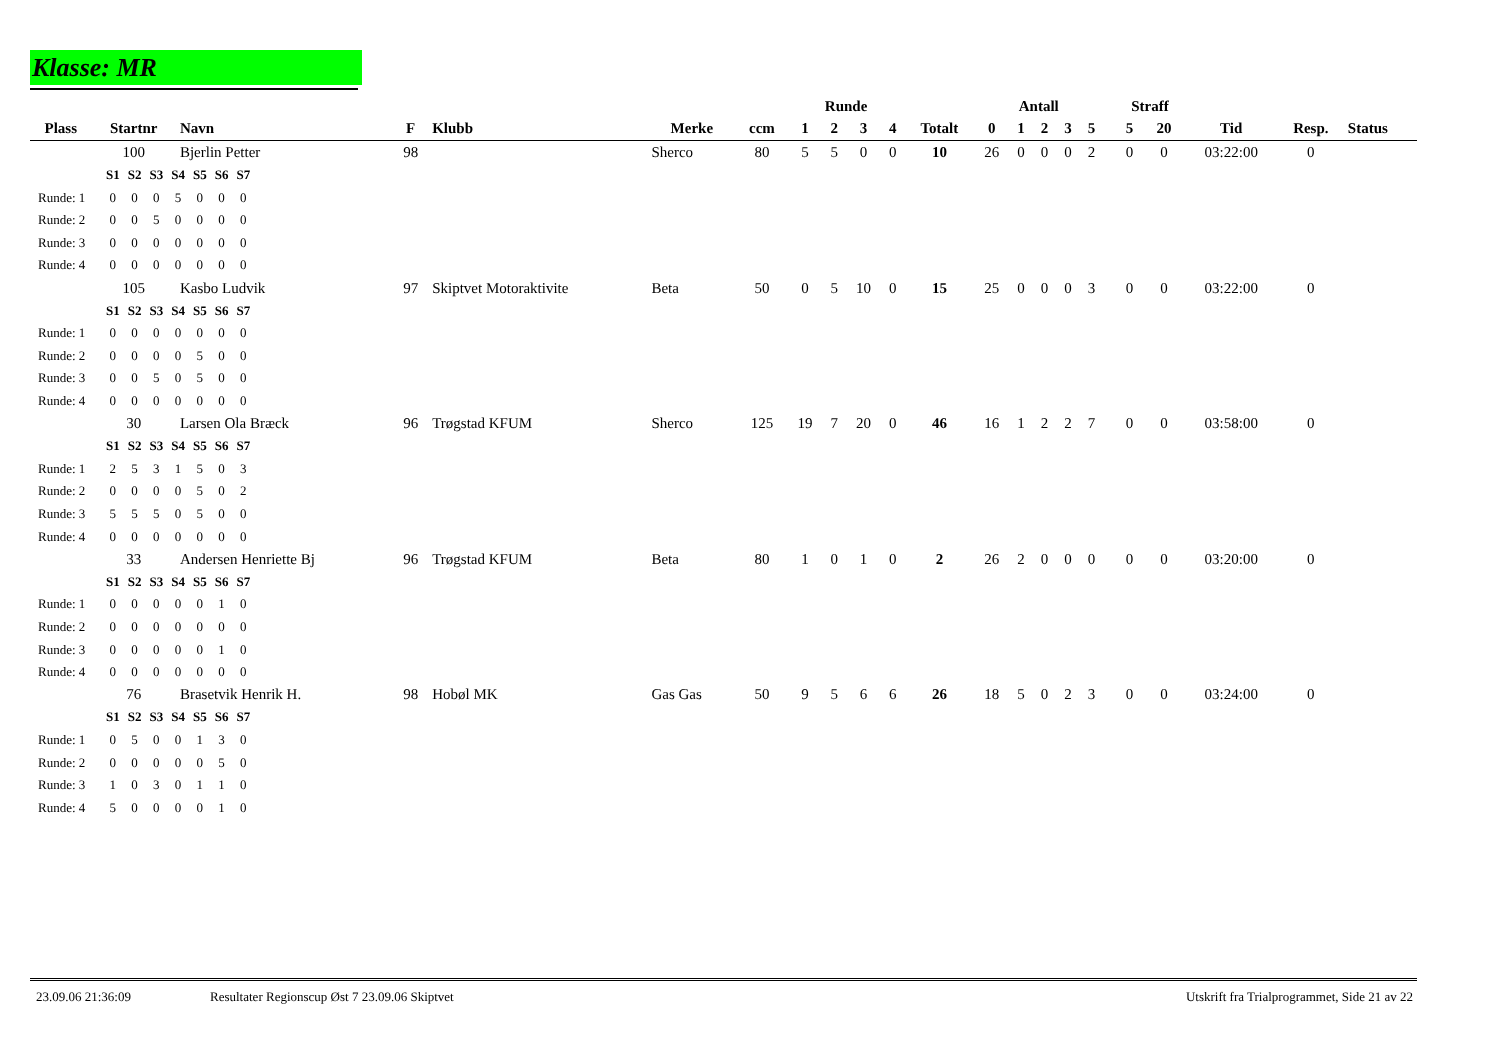Klasse: MR
| | | | | | | | Runde | | | | | Antall | | | | | | Straff | | | | |
| --- | --- | --- | --- | --- | --- | --- | --- | --- | --- | --- | --- | --- | --- | --- | --- | --- | --- | --- | --- | --- | --- | --- |
| Plass | Startnr | Navn | F | Klubb | Merke | ccm | 1 | 2 | 3 | 4 | Totalt | 0 | 1 | 2 | 3 | 5 | | 5 | 20 | Tid | Resp. | Status |
| | 100 | Bjerlin Petter | 98 | | Sherco | 80 | 5 | 5 | 0 | 0 | 10 | 26 | 0 | 0 | 0 | 2 | | 0 | 0 | 03:22:00 | 0 | |
| / / S1 / S2 / S3 / S4 / S5 / S6 / S7 / / Runde: 1 / 0 / 0 / 0 / 5 / 0 / 0 / 0 / / Runde: 2 / 0 / 0 / 5 / 0 / 0 / 0 / 0 / / Runde: 3 / 0 / 0 / 0 / 0 / 0 / 0 / 0 / / Runde: 4 / 0 / 0 / 0 / 0 / 0 / 0 / 0 / | | | | | | | | | | | | | | | | | | | | | | |
| | 105 | Kasbo Ludvik | 97 | Skiptvet Motoraktivite | Beta | 50 | 0 | 5 | 10 | 0 | 15 | 25 | 0 | 0 | 0 | 3 | | 0 | 0 | 03:22:00 | 0 | |
| / / S1 / S2 / S3 / S4 / S5 / S6 / S7 / / Runde: 1 / 0 / 0 / 0 / 0 / 0 / 0 / 0 / / Runde: 2 / 0 / 0 / 0 / 0 / 5 / 0 / 0 / / Runde: 3 / 0 / 0 / 5 / 0 / 5 / 0 / 0 / / Runde: 4 / 0 / 0 / 0 / 0 / 0 / 0 / 0 / | | | | | | | | | | | | | | | | | | | | | | |
| | 30 | Larsen Ola Bræck | 96 | Trøgstad KFUM | Sherco | 125 | 19 | 7 | 20 | 0 | 46 | 16 | 1 | 2 | 2 | 7 | | 0 | 0 | 03:58:00 | 0 | |
| / / S1 / S2 / S3 / S4 / S5 / S6 / S7 / / Runde: 1 / 2 / 5 / 3 / 1 / 5 / 0 / 3 / / Runde: 2 / 0 / 0 / 0 / 0 / 5 / 0 / 2 / / Runde: 3 / 5 / 5 / 5 / 0 / 5 / 0 / 0 / / Runde: 4 / 0 / 0 / 0 / 0 / 0 / 0 / 0 / | | | | | | | | | | | | | | | | | | | | | | |
| | 33 | Andersen Henriette Bj | 96 | Trøgstad KFUM | Beta | 80 | 1 | 0 | 1 | 0 | 2 | 26 | 2 | 0 | 0 | 0 | | 0 | 0 | 03:20:00 | 0 | |
| / / S1 / S2 / S3 / S4 / S5 / S6 / S7 / / Runde: 1 / 0 / 0 / 0 / 0 / 0 / 1 / 0 / / Runde: 2 / 0 / 0 / 0 / 0 / 0 / 0 / 0 / / Runde: 3 / 0 / 0 / 0 / 0 / 0 / 1 / 0 / / Runde: 4 / 0 / 0 / 0 / 0 / 0 / 0 / 0 / | | | | | | | | | | | | | | | | | | | | | | |
| | 76 | Brasetvik Henrik H. | 98 | Hobøl MK | Gas Gas | 50 | 9 | 5 | 6 | 6 | 26 | 18 | 5 | 0 | 2 | 3 | | 0 | 0 | 03:24:00 | 0 | |
| / / S1 / S2 / S3 / S4 / S5 / S6 / S7 / / Runde: 1 / 0 / 5 / 0 / 0 / 1 / 3 / 0 / / Runde: 2 / 0 / 0 / 0 / 0 / 0 / 5 / 0 / / Runde: 3 / 1 / 0 / 3 / 0 / 1 / 1 / 0 / / Runde: 4 / 5 / 0 / 0 / 0 / 0 / 1 / 0 / | | | | | | | | | | | | | | | | | | | | | | |
23.09.06 21:36:09 Resultater Regionscup Øst 7 23.09.06 Skiptvet Utskrift fra Trialprogrammet, Side 21 av 22